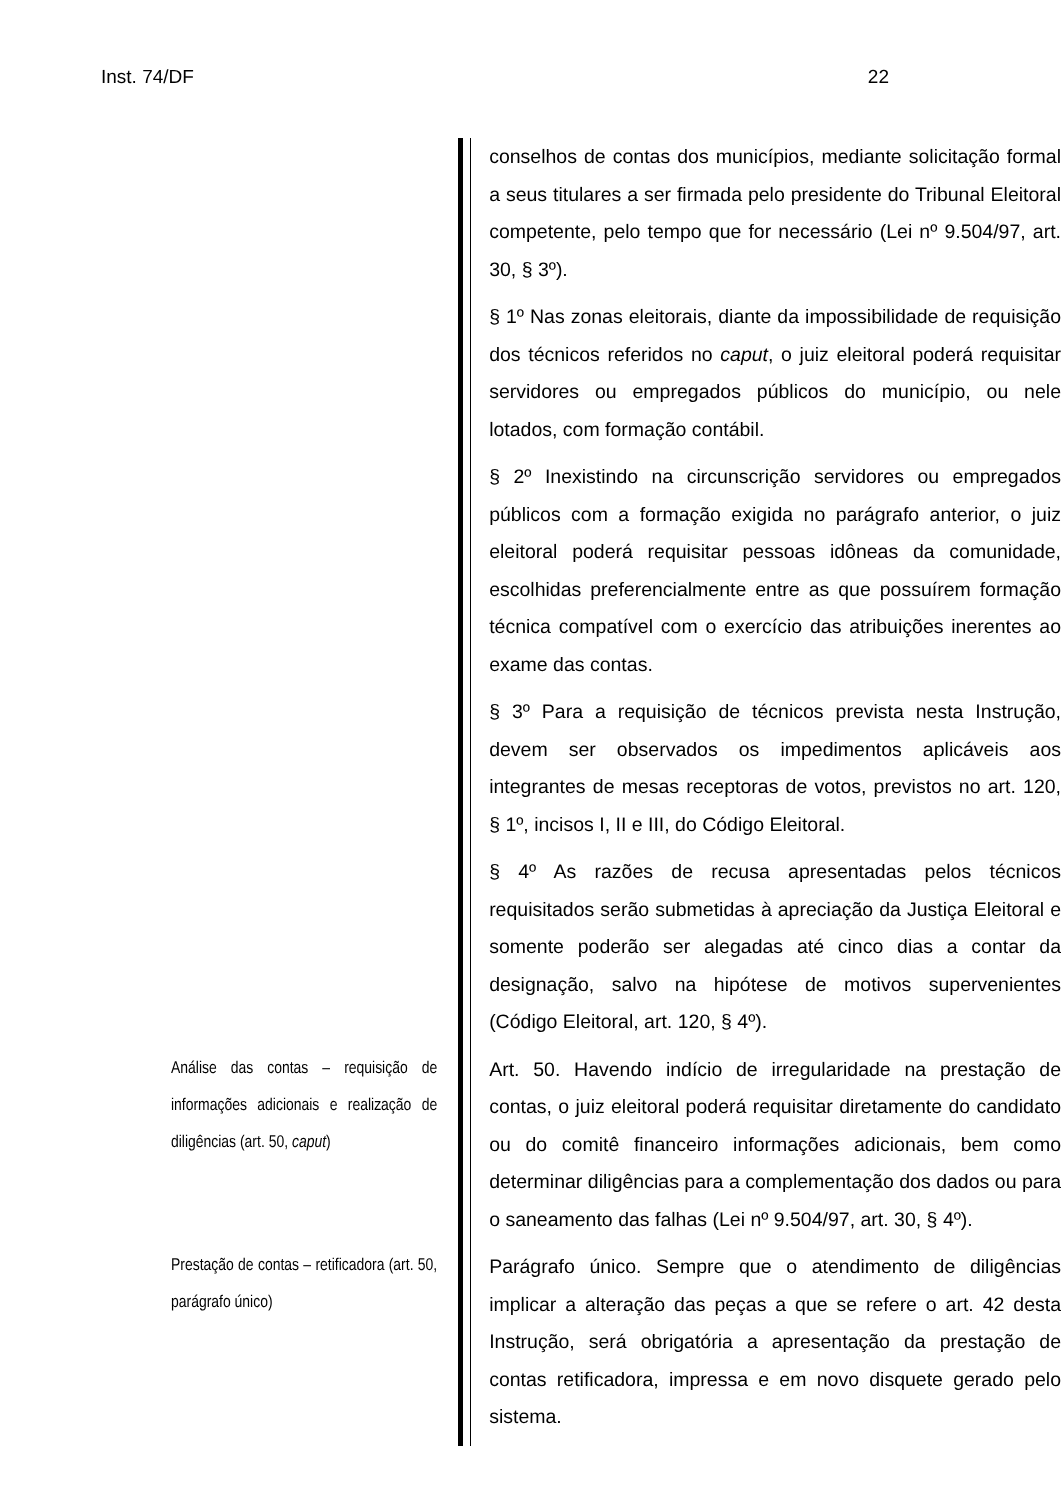Inst. 74/DF 22
conselhos de contas dos municípios, mediante solicitação formal a seus titulares a ser firmada pelo presidente do Tribunal Eleitoral competente, pelo tempo que for necessário (Lei nº 9.504/97, art. 30, § 3º).
§ 1º Nas zonas eleitorais, diante da impossibilidade de requisição dos técnicos referidos no caput, o juiz eleitoral poderá requisitar servidores ou empregados públicos do município, ou nele lotados, com formação contábil.
§ 2º Inexistindo na circunscrição servidores ou empregados públicos com a formação exigida no parágrafo anterior, o juiz eleitoral poderá requisitar pessoas idôneas da comunidade, escolhidas preferencialmente entre as que possuírem formação técnica compatível com o exercício das atribuições inerentes ao exame das contas.
§ 3º Para a requisição de técnicos prevista nesta Instrução, devem ser observados os impedimentos aplicáveis aos integrantes de mesas receptoras de votos, previstos no art. 120, § 1º, incisos I, II e III, do Código Eleitoral.
§ 4º As razões de recusa apresentadas pelos técnicos requisitados serão submetidas à apreciação da Justiça Eleitoral e somente poderão ser alegadas até cinco dias a contar da designação, salvo na hipótese de motivos supervenientes (Código Eleitoral, art. 120, § 4º).
Análise das contas – requisição de informações adicionais e realização de diligências (art. 50, caput)
Art. 50. Havendo indício de irregularidade na prestação de contas, o juiz eleitoral poderá requisitar diretamente do candidato ou do comitê financeiro informações adicionais, bem como determinar diligências para a complementação dos dados ou para o saneamento das falhas (Lei nº 9.504/97, art. 30, § 4º).
Prestação de contas – retificadora (art. 50, parágrafo único)
Parágrafo único. Sempre que o atendimento de diligências implicar a alteração das peças a que se refere o art. 42 desta Instrução, será obrigatória a apresentação da prestação de contas retificadora, impressa e em novo disquete gerado pelo sistema.